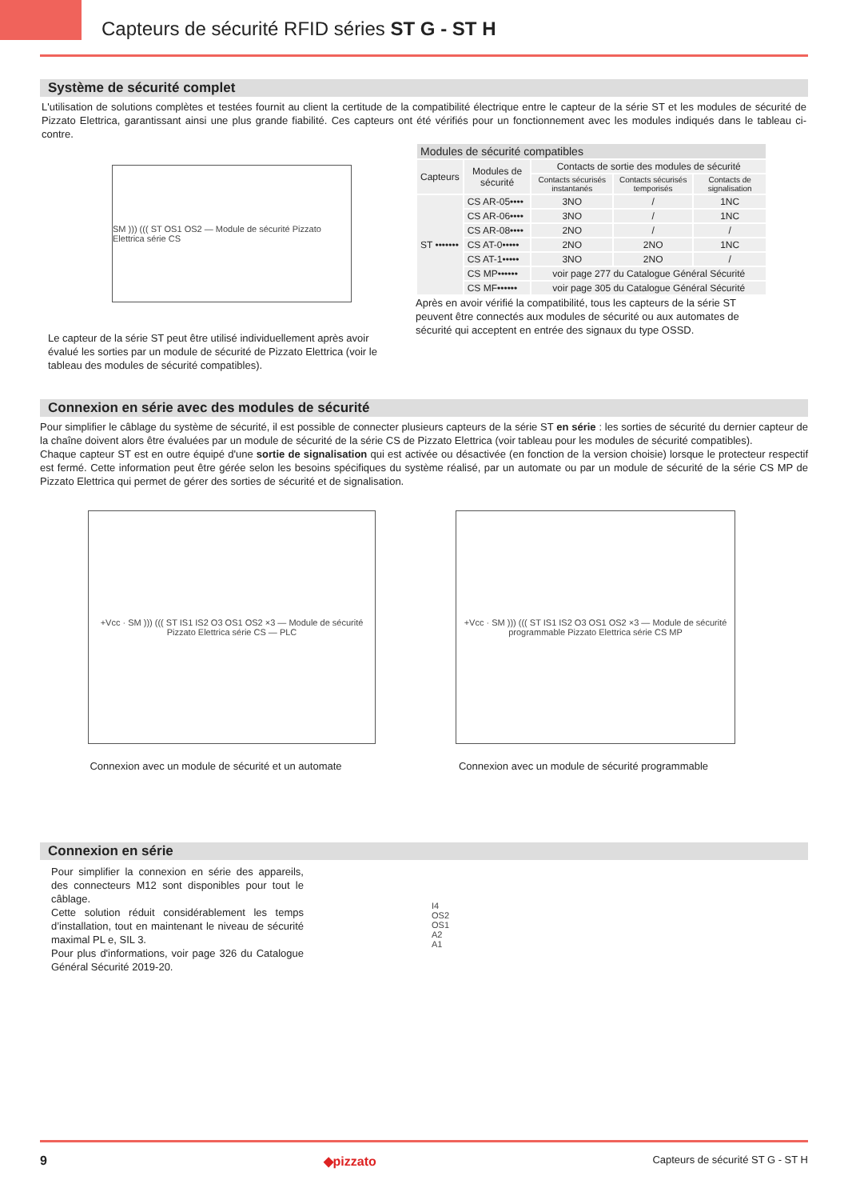Capteurs de sécurité RFID séries ST G - ST H
Système de sécurité complet
L'utilisation de solutions complètes et testées fournit au client la certitude de la compatibilité électrique entre le capteur de la série ST et les modules de sécurité de Pizzato Elettrica, garantissant ainsi une plus grande fiabilité. Ces capteurs ont été vérifiés pour un fonctionnement avec les modules indiqués dans le tableau ci-contre.
SM ))) ((( ST OS1 OS2 — Module de sécurité Pizzato Elettrica série CS
Le capteur de la série ST peut être utilisé individuellement après avoir évalué les sorties par un module de sécurité de Pizzato Elettrica (voir le tableau des modules de sécurité compatibles).
| Modules de sécurité compatibles | | | | |
| --- | --- | --- | --- | --- |
| Capteurs | Modules de sécurité | Contacts de sortie des modules de sécurité | | |
| | | Contacts sécurisés instantanés | Contacts sécurisés temporisés | Contacts de signalisation |
| ST ••••••• | CS AR-05•••• | 3NO | / | 1NC |
| | CS AR-06•••• | 3NO | / | 1NC |
| | CS AR-08•••• | 2NO | / | / |
| | CS AT-0••••• | 2NO | 2NO | 1NC |
| | CS AT-1••••• | 3NO | 2NO | / |
| | CS MP•••••• | voir page 277 du Catalogue Général Sécurité | | |
| | CS MF•••••• | voir page 305 du Catalogue Général Sécurité | | |
Après en avoir vérifié la compatibilité, tous les capteurs de la série ST peuvent être connectés aux modules de sécurité ou aux automates de sécurité qui acceptent en entrée des signaux du type OSSD.
Connexion en série avec des modules de sécurité
Pour simplifier le câblage du système de sécurité, il est possible de connecter plusieurs capteurs de la série ST en série : les sorties de sécurité du dernier capteur de la chaîne doivent alors être évaluées par un module de sécurité de la série CS de Pizzato Elettrica (voir tableau pour les modules de sécurité compatibles).
Chaque capteur ST est en outre équipé d'une sortie de signalisation qui est activée ou désactivée (en fonction de la version choisie) lorsque le protecteur respectif est fermé. Cette information peut être gérée selon les besoins spécifiques du système réalisé, par un automate ou par un module de sécurité de la série CS MP de Pizzato Elettrica qui permet de gérer des sorties de sécurité et de signalisation.
+Vcc · SM ))) ((( ST IS1 IS2 O3 OS1 OS2 ×3 — Module de sécurité Pizzato Elettrica série CS — PLC
Connexion avec un module de sécurité et un automate
+Vcc · SM ))) ((( ST IS1 IS2 O3 OS1 OS2 ×3 — Module de sécurité programmable Pizzato Elettrica série CS MP
Connexion avec un module de sécurité programmable
Connexion en série
Pour simplifier la connexion en série des appa­reils, des connecteurs M12 sont disponibles pour tout le câblage.
Cette solution réduit considérablement les temps d’installation, tout en maintenant le niveau de sécurité maximal PL e, SIL 3.
Pour plus d'informations, voir page 326 du Cata­logue Général Sécurité 2019-20.
I4
OS2
OS1
A2
A1
9 ◆pizzato Capteurs de sécurité ST G - ST H